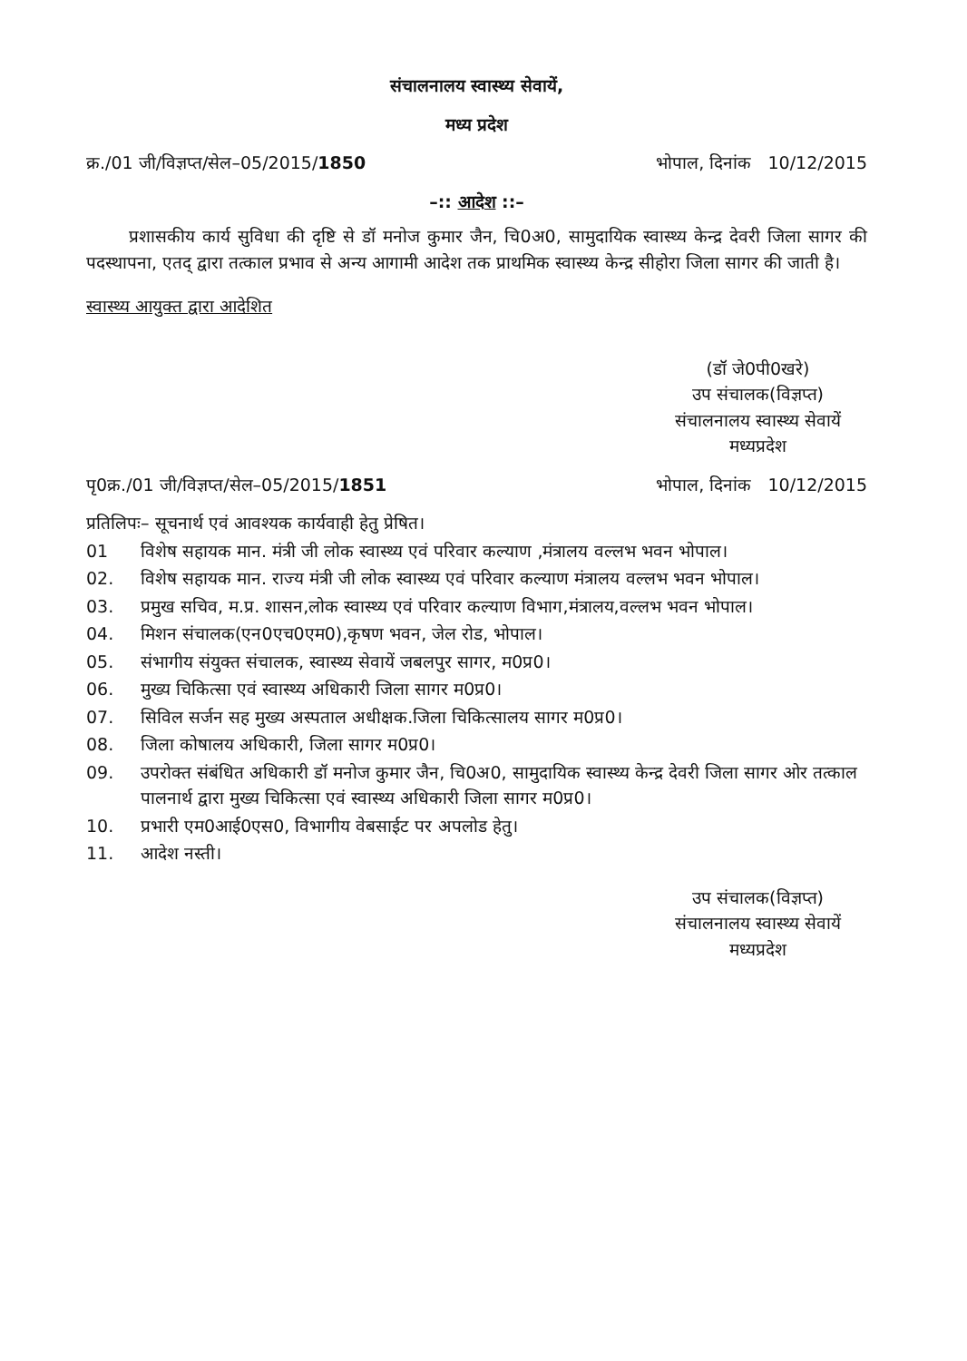संचालनालय स्वास्थ्य सेवायें,
मध्य प्रदेश
क्र./01 जी/विज्ञप्त/सेल–05/2015/1850 भोपाल, दिनांक 10/12/2015
–:: आदेश ::–
प्रशासकीय कार्य सुविधा की दृष्टि से डॉ मनोज कुमार जैन, चि0अ0, सामुदायिक स्वास्थ्य केन्द्र देवरी जिला सागर की पदस्थापना, एतद् द्वारा तत्काल प्रभाव से अन्य आगामी आदेश तक प्राथमिक स्वास्थ्य केन्द्र सीहोरा जिला सागर की जाती है।
स्वास्थ्य आयुक्त द्वारा आदेशित
(डॉ जे0पी0खरे)
उप संचालक(विज्ञप्त)
संचालनालय स्वास्थ्य सेवायें
मध्यप्रदेश
पृ0क्र./01 जी/विज्ञप्त/सेल–05/2015/1851 भोपाल, दिनांक 10/12/2015
प्रतिलिपः– सूचनार्थ एवं आवश्यक कार्यवाही हेतु प्रेषित।
01 विशेष सहायक मान. मंत्री जी लोक स्वास्थ्य एवं परिवार कल्याण ,मंत्रालय वल्लभ भवन भोपाल।
02. विशेष सहायक मान. राज्य मंत्री जी लोक स्वास्थ्य एवं परिवार कल्याण मंत्रालय वल्लभ भवन भोपाल।
03. प्रमुख सचिव, म.प्र. शासन,लोक स्वास्थ्य एवं परिवार कल्याण विभाग,मंत्रालय,वल्लभ भवन भोपाल।
04. मिशन संचालक(एन0एच0एम0),कृषण भवन, जेल रोड, भोपाल।
05. संभागीय संयुक्त संचालक, स्वास्थ्य सेवायें जबलपुर सागर, म0प्र0।
06. मुख्य चिकित्सा एवं स्वास्थ्य अधिकारी जिला सागर म0प्र0।
07. सिविल सर्जन सह मुख्य अस्पताल अधीक्षक.जिला चिकित्सालय सागर म0प्र0।
08. जिला कोषालय अधिकारी, जिला सागर म0प्र0।
09. उपरोक्त संबंधित अधिकारी डॉ मनोज कुमार जैन, चि0अ0, सामुदायिक स्वास्थ्य केन्द्र देवरी जिला सागर ओर तत्काल पालनार्थ द्वारा मुख्य चिकित्सा एवं स्वास्थ्य अधिकारी जिला सागर म0प्र0।
10. प्रभारी एम0आई0एस0, विभागीय वेबसाईट पर अपलोड हेतु।
11. आदेश नस्ती।
उप संचालक(विज्ञप्त)
संचालनालय स्वास्थ्य सेवायें
मध्यप्रदेश